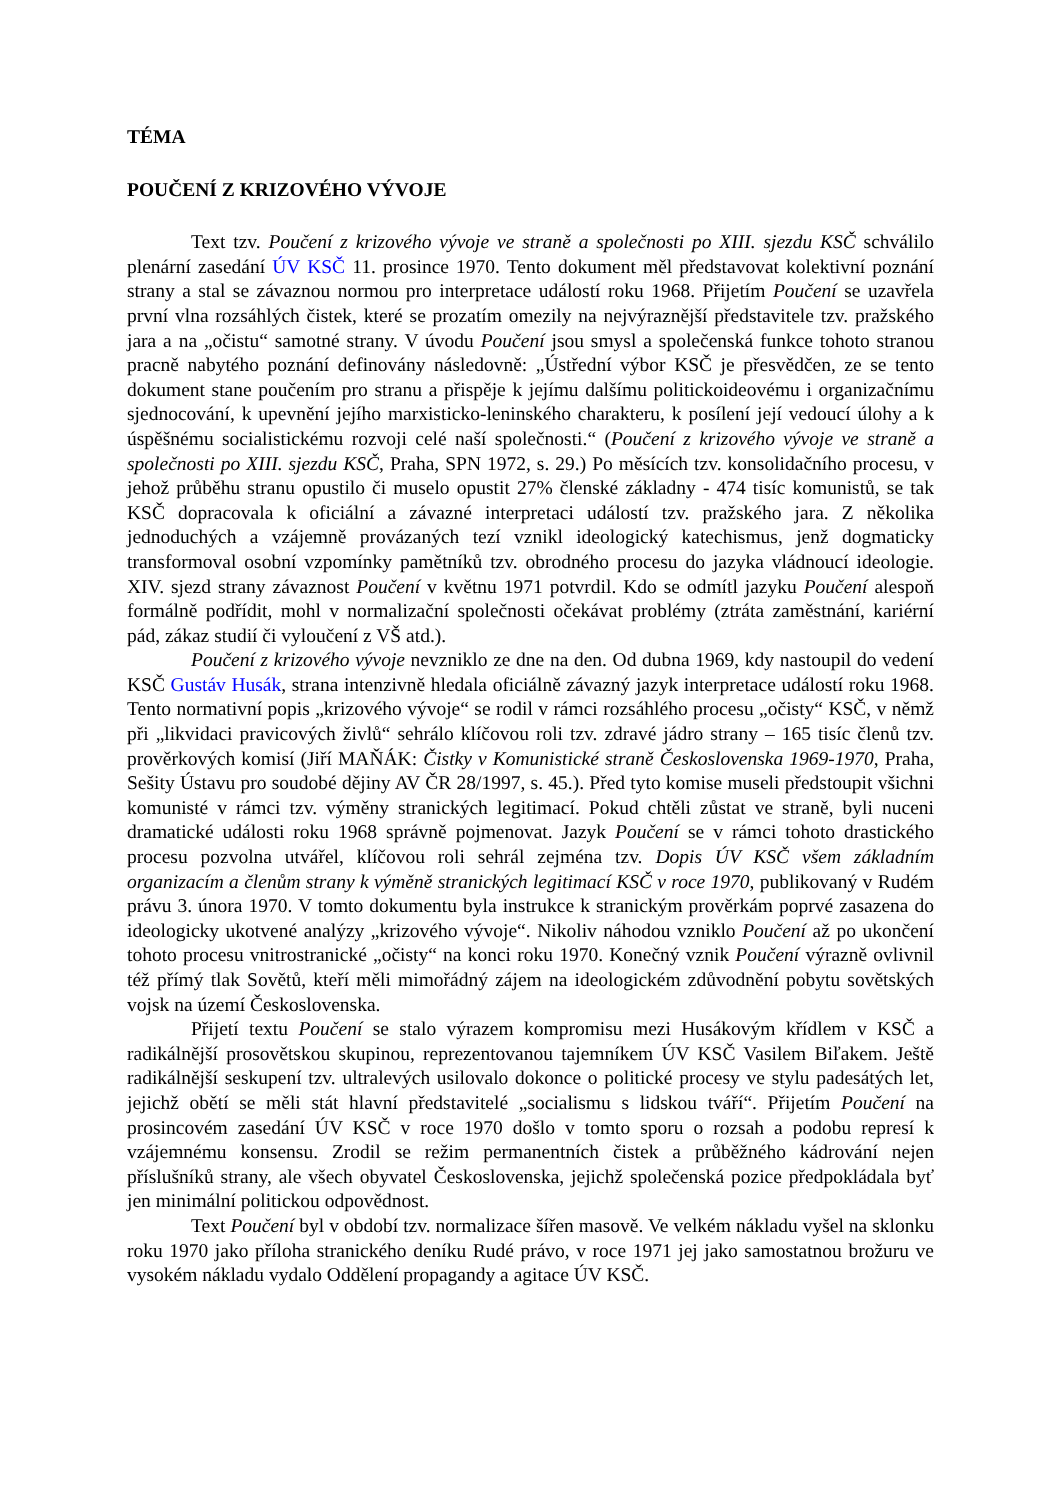TÉMA
POUČENÍ Z KRIZOVÉHO VÝVOJE
Text tzv. Poučení z krizového vývoje ve straně a společnosti po XIII. sjezdu KSČ schválilo plenární zasedání ÚV KSČ 11. prosince 1970. Tento dokument měl představovat kolektivní poznání strany a stal se závaznou normou pro interpretace událostí roku 1968. Přijetím Poučení se uzavřela první vlna rozsáhlých čistek, které se prozatím omezily na nejvýraznější představitele tzv. pražského jara a na „očistu“ samotné strany. V úvodu Poučení jsou smysl a společenská funkce tohoto stranou pracně nabytého poznání definovány následovně: „Ústřední výbor KSČ je přesvědčen, ze se tento dokument stane poučením pro stranu a přispěje k jejímu dalšímu politickoideovému i organizačnímu sjednocování, k upevnění jejího marxisticko-leninského charakteru, k posílení její vedoucí úlohy a k úspěšnému socialistickému rozvoji celé naší společnosti.“ (Poučení z krizového vývoje ve straně a společnosti po XIII. sjezdu KSČ, Praha, SPN 1972, s. 29.) Po měsících tzv. konsolidačního procesu, v jehož průběhu stranu opustilo či muselo opustit 27% členské základny - 474 tisíc komunistů, se tak KSČ dopracovala k oficiální a závazné interpretaci událostí tzv. pražského jara. Z několika jednoduchých a vzájemně provázaných tezí vznikl ideologický katechismus, jenž dogmaticky transformoval osobní vzpomínky pamětníků tzv. obrodného procesu do jazyka vládnoucí ideologie. XIV. sjezd strany závaznost Poučení v květnu 1971 potvrdil. Kdo se odmítl jazyku Poučení alespoň formálně podřídit, mohl v normalizační společnosti očekávat problémy (ztráta zaměstnání, kariérní pád, zákaz studií či vyloučení z VŠ atd.).
Poučení z krizového vývoje nevzniklo ze dne na den. Od dubna 1969, kdy nastoupil do vedení KSČ Gustáv Husák, strana intenzivně hledala oficiálně závazný jazyk interpretace událostí roku 1968. Tento normativní popis „krizového vývoje“ se rodil v rámci rozsáhlého procesu „očisty“ KSČ, v němž při „likvidaci pravicových živlů“ sehrálo klíčovou roli tzv. zdravé jádro strany – 165 tisíc členů tzv. prověrkových komisí (Jiří MAŇÁK: Čistky v Komunistické straně Československa 1969-1970, Praha, Sešity Ústavu pro soudobé dějiny AV ČR 28/1997, s. 45.). Před tyto komise museli předstoupit všichni komunisté v rámci tzv. výměny stranických legitimací. Pokud chtěli zůstat ve straně, byli nuceni dramatické události roku 1968 správně pojmenovat. Jazyk Poučení se v rámci tohoto drastického procesu pozvolna utvářel, klíčovou roli sehrál zejména tzv. Dopis ÚV KSČ všem základním organizacím a členům strany k výměně stranických legitimací KSČ v roce 1970, publikovaný v Rudém právu 3. února 1970. V tomto dokumentu byla instrukce k stranickým prověrkám poprvé zasazena do ideologicky ukotvené analýzy „krizového vývoje“. Nikoliv náhodou vzniklo Poučení až po ukončení tohoto procesu vnitrostranické „očisty“ na konci roku 1970. Konečný vznik Poučení výrazně ovlivnil též přímý tlak Sovětů, kteří měli mimořádný zájem na ideologickém zdůvodnění pobytu sovětských vojsk na území Československa.
Přijetí textu Poučení se stalo výrazem kompromisu mezi Husákovým křídlem v KSČ a radikálnější prosovětskou skupinou, reprezentovanou tajemníkem ÚV KSČ Vasilem Biľakem. Ještě radikálnější seskupení tzv. ultralevých usilovalo dokonce o politické procesy ve stylu padesátých let, jejichž obětí se měli stát hlavní představitelé „socialismu s lidskou tváří“. Přijetím Poučení na prosincovém zasedání ÚV KSČ v roce 1970 došlo v tomto sporu o rozsah a podobu represí k vzájemnému konsensu. Zrodil se režim permanentních čistek a průběžného kádrování nejen příslušníků strany, ale všech obyvatel Československa, jejichž společenská pozice předpokládala byť jen minimální politickou odpovědnost.
Text Poučení byl v období tzv. normalizace šířen masově. Ve velkém nákladu vyšel na sklonku roku 1970 jako příloha stranického deníku Rudé právo, v roce 1971 jej jako samostatnou brožuru ve vysokém nákladu vydalo Oddělení propagandy a agitace ÚV KSČ.